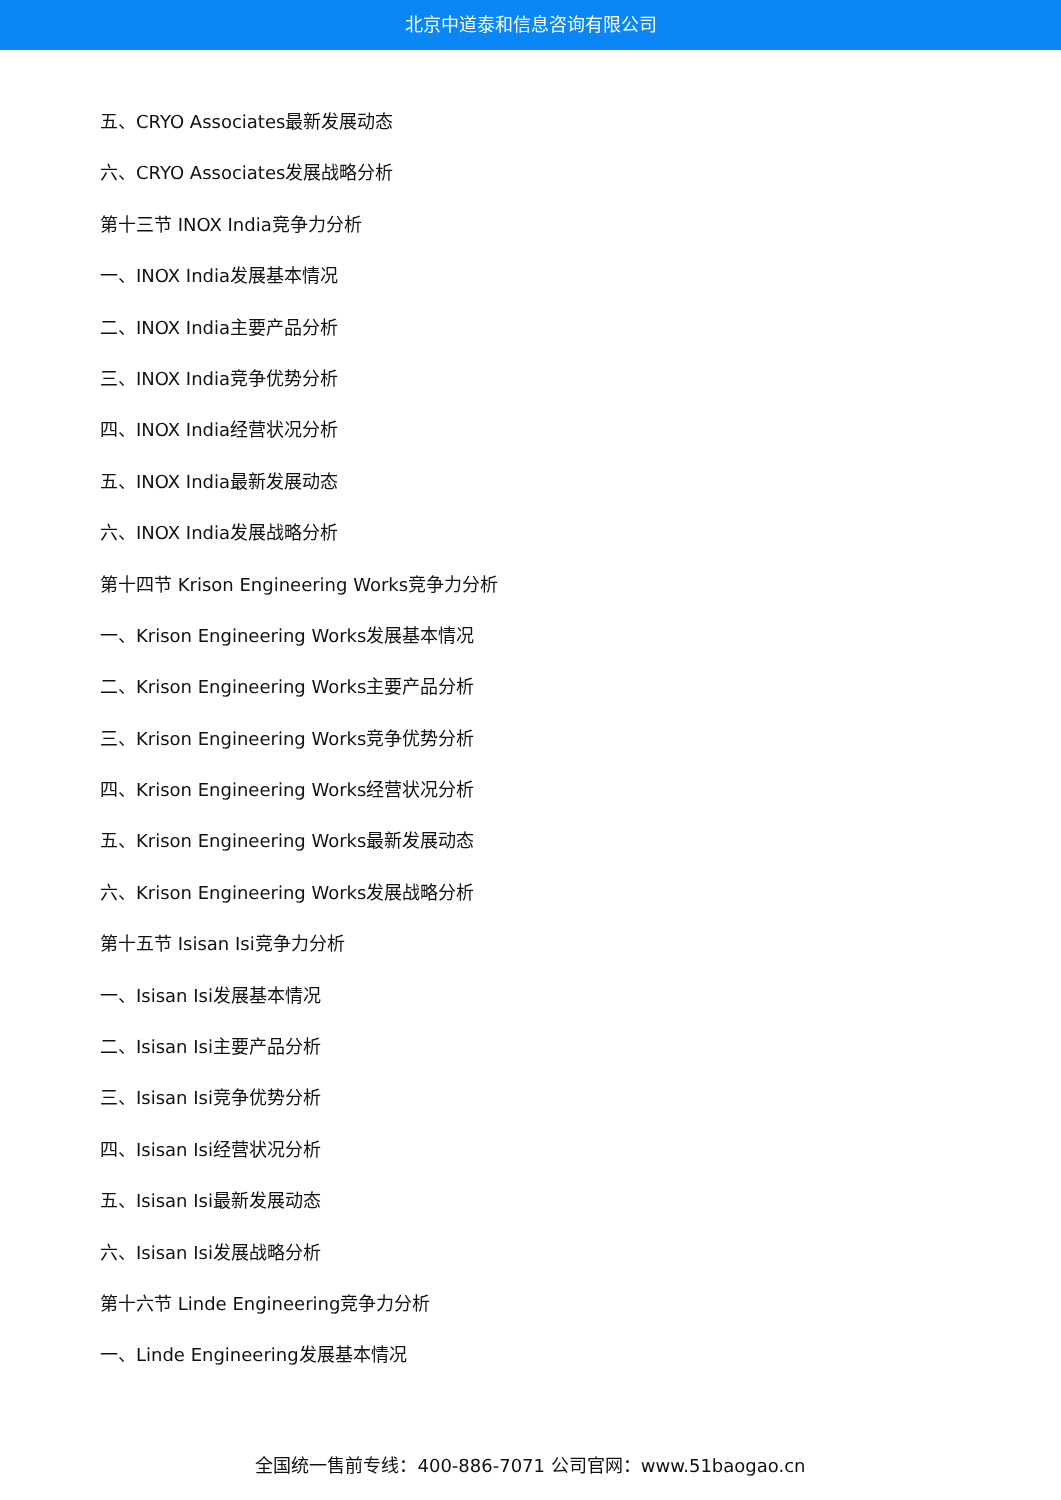北京中道泰和信息咨询有限公司
五、CRYO Associates最新发展动态
六、CRYO Associates发展战略分析
第十三节 INOX India竞争力分析
一、INOX India发展基本情况
二、INOX India主要产品分析
三、INOX India竞争优势分析
四、INOX India经营状况分析
五、INOX India最新发展动态
六、INOX India发展战略分析
第十四节 Krison Engineering Works竞争力分析
一、Krison Engineering Works发展基本情况
二、Krison Engineering Works主要产品分析
三、Krison Engineering Works竞争优势分析
四、Krison Engineering Works经营状况分析
五、Krison Engineering Works最新发展动态
六、Krison Engineering Works发展战略分析
第十五节 Isisan Isi竞争力分析
一、Isisan Isi发展基本情况
二、Isisan Isi主要产品分析
三、Isisan Isi竞争优势分析
四、Isisan Isi经营状况分析
五、Isisan Isi最新发展动态
六、Isisan Isi发展战略分析
第十六节 Linde Engineering竞争力分析
一、Linde Engineering发展基本情况
全国统一售前专线：400-886-7071 公司官网：www.51baogao.cn